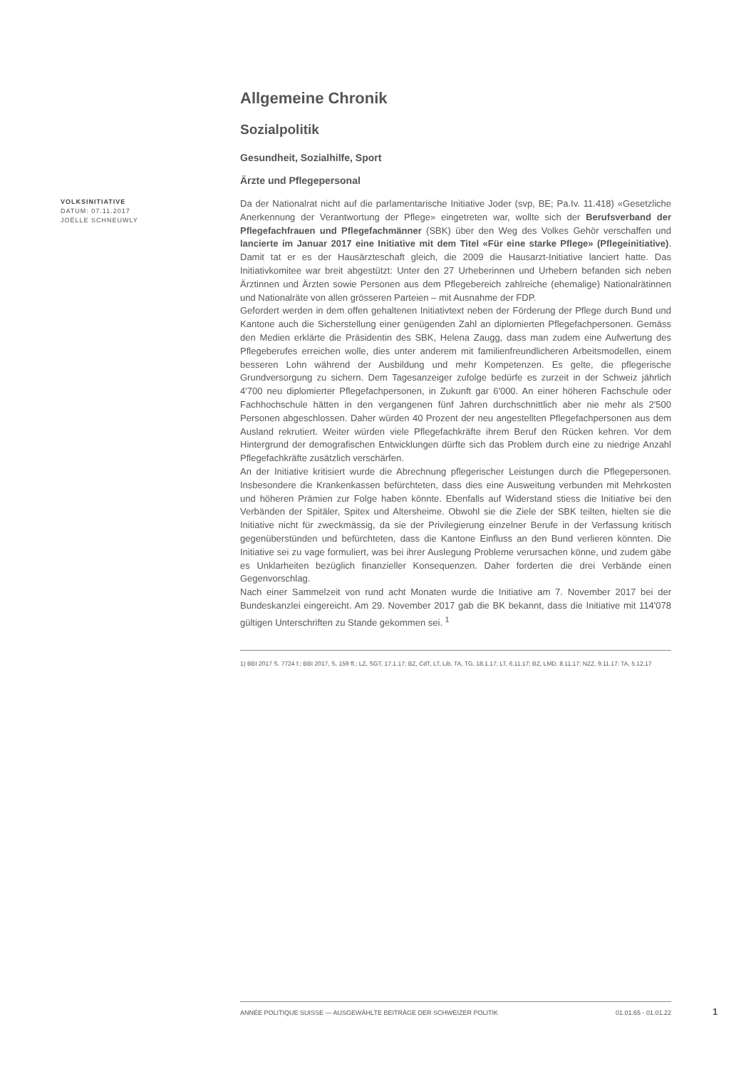Allgemeine Chronik
Sozialpolitik
Gesundheit, Sozialhilfe, Sport
Ärzte und Pflegepersonal
VOLKSINITIATIVE
DATUM: 07.11.2017
JOËLLE SCHNEUWLY
Da der Nationalrat nicht auf die parlamentarische Initiative Joder (svp, BE; Pa.Iv. 11.418) «Gesetzliche Anerkennung der Verantwortung der Pflege» eingetreten war, wollte sich der Berufsverband der Pflegefachfrauen und Pflegefachmänner (SBK) über den Weg des Volkes Gehör verschaffen und lancierte im Januar 2017 eine Initiative mit dem Titel «Für eine starke Pflege» (Pflegeinitiative). Damit tat er es der Hausärzteschaft gleich, die 2009 die Hausarzt-Initiative lanciert hatte. Das Initiativkomitee war breit abgestützt: Unter den 27 Urheberinnen und Urhebern befanden sich neben Ärztinnen und Ärzten sowie Personen aus dem Pflegebereich zahlreiche (ehemalige) Nationalrätinnen und Nationalräte von allen grösseren Parteien – mit Ausnahme der FDP.
Gefordert werden in dem offen gehaltenen Initiativtext neben der Förderung der Pflege durch Bund und Kantone auch die Sicherstellung einer genügenden Zahl an diplomierten Pflegefachpersonen. Gemäss den Medien erklärte die Präsidentin des SBK, Helena Zaugg, dass man zudem eine Aufwertung des Pflegeberufes erreichen wolle, dies unter anderem mit familienfreundlicheren Arbeitsmodellen, einem besseren Lohn während der Ausbildung und mehr Kompetenzen. Es gelte, die pflegerische Grundversorgung zu sichern. Dem Tagesanzeiger zufolge bedürfe es zurzeit in der Schweiz jährlich 4'700 neu diplomierter Pflegefachpersonen, in Zukunft gar 6'000. An einer höheren Fachschule oder Fachhochschule hätten in den vergangenen fünf Jahren durchschnittlich aber nie mehr als 2'500 Personen abgeschlossen. Daher würden 40 Prozent der neu angestellten Pflegefachpersonen aus dem Ausland rekrutiert. Weiter würden viele Pflegefachkräfte ihrem Beruf den Rücken kehren. Vor dem Hintergrund der demografischen Entwicklungen dürfte sich das Problem durch eine zu niedrige Anzahl Pflegefachkräfte zusätzlich verschärfen.
An der Initiative kritisiert wurde die Abrechnung pflegerischer Leistungen durch die Pflegepersonen. Insbesondere die Krankenkassen befürchteten, dass dies eine Ausweitung verbunden mit Mehrkosten und höheren Prämien zur Folge haben könnte. Ebenfalls auf Widerstand stiess die Initiative bei den Verbänden der Spitäler, Spitex und Altersheime. Obwohl sie die Ziele der SBK teilten, hielten sie die Initiative nicht für zweckmässig, da sie der Privilegierung einzelner Berufe in der Verfassung kritisch gegenüberstünden und befürchteten, dass die Kantone Einfluss an den Bund verlieren könnten. Die Initiative sei zu vage formuliert, was bei ihrer Auslegung Probleme verursachen könne, und zudem gäbe es Unklarheiten bezüglich finanzieller Konsequenzen. Daher forderten die drei Verbände einen Gegenvorschlag.
Nach einer Sammelzeit von rund acht Monaten wurde die Initiative am 7. November 2017 bei der Bundeskanzlei eingereicht. Am 29. November 2017 gab die BK bekannt, dass die Initiative mit 114'078 gültigen Unterschriften zu Stande gekommen sei. <sup>1</sup>
1) BBI 2017 S. 7724 f.; BBI 2017, S. 159 ff.; LZ, SGT, 17.1.17; BZ, CdT, LT, Lib, TA, TG, 18.1.17; LT, 6.11.17; BZ, LMD, 8.11.17; NZZ, 9.11.17; TA, 5.12.17
ANNÉE POLITIQUE SUISSE — AUSGEWÄHLTE BEITRÄGE DER SCHWEIZER POLITIK 01.01.65 - 01.01.22
1